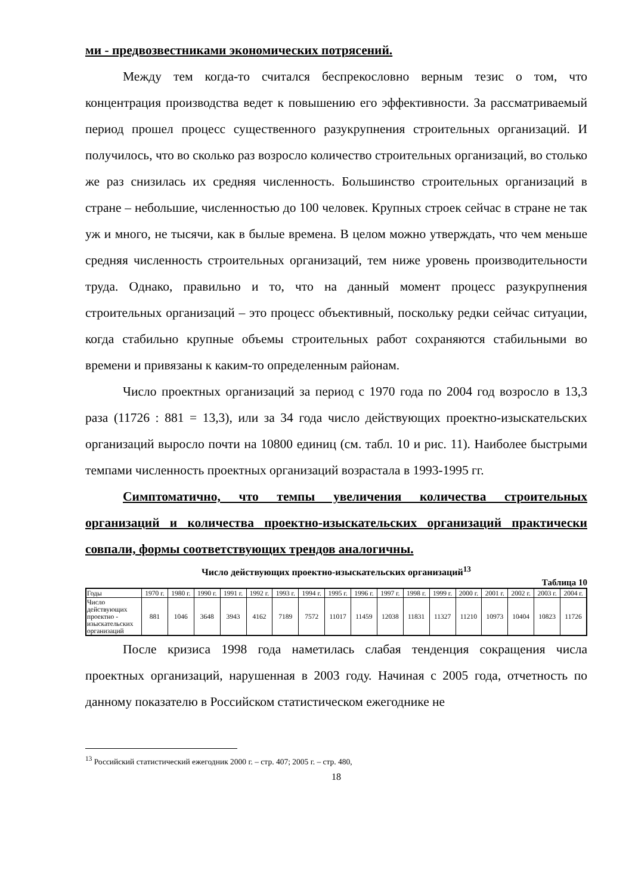ми - предвозвестниками экономических потрясений.
Между тем когда-то считался беспрекословно верным тезис о том, что концентрация производства ведет к повышению его эффективности. За рассматриваемый период прошел процесс существенного разукрупнения строительных организаций. И получилось, что во сколько раз возросло количество строительных организаций, во столько же раз снизилась их средняя численность. Большинство строительных организаций в стране – небольшие, численностью до 100 человек. Крупных строек сейчас в стране не так уж и много, не тысячи, как в былые времена. В целом можно утверждать, что чем меньше средняя численность строительных организаций, тем ниже уровень производительности труда. Однако, правильно и то, что на данный момент процесс разукрупнения строительных организаций – это процесс объективный, поскольку редки сейчас ситуации, когда стабильно крупные объемы строительных работ сохраняются стабильными во времени и привязаны к каким-то определенным районам.
Число проектных организаций за период с 1970 года по 2004 год возросло в 13,3 раза (11726 : 881 = 13,3), или за 34 года число действующих проектно-изыскательских организаций выросло почти на 10800 единиц (см. табл. 10 и рис. 11). Наиболее быстрыми темпами численность проектных организаций возрастала в 1993-1995 гг.
Симптоматично, что темпы увеличения количества строительных организаций и количества проектно-изыскательских организаций практически совпали, формы соответствующих трендов аналогичны.
Число действующих проектно-изыскательских организаций<sup>13</sup>
Таблица 10
| Годы | 1970 г. | 1980 г. | 1990 г. | 1991 г. | 1992 г. | 1993 г. | 1994 г. | 1995 г. | 1996 г. | 1997 г. | 1998 г. | 1999 г. | 2000 г. | 2001 г. | 2002 г. | 2003 г. | 2004 г. |
| Число действующих проектно - изыскательских организаций | 881 | 1046 | 3648 | 3943 | 4162 | 7189 | 7572 | 11017 | 11459 | 12038 | 11831 | 11327 | 11210 | 10973 | 10404 | 10823 | 11726 |
После кризиса 1998 года наметилась слабая тенденция сокращения числа проектных организаций, нарушенная в 2003 году. Начиная с 2005 года, отчетность по данному показателю в Российском статистическом ежегоднике не
<sup>13</sup> Российский статистический ежегодник 2000 г. – стр. 407; 2005 г. – стр. 480,
18